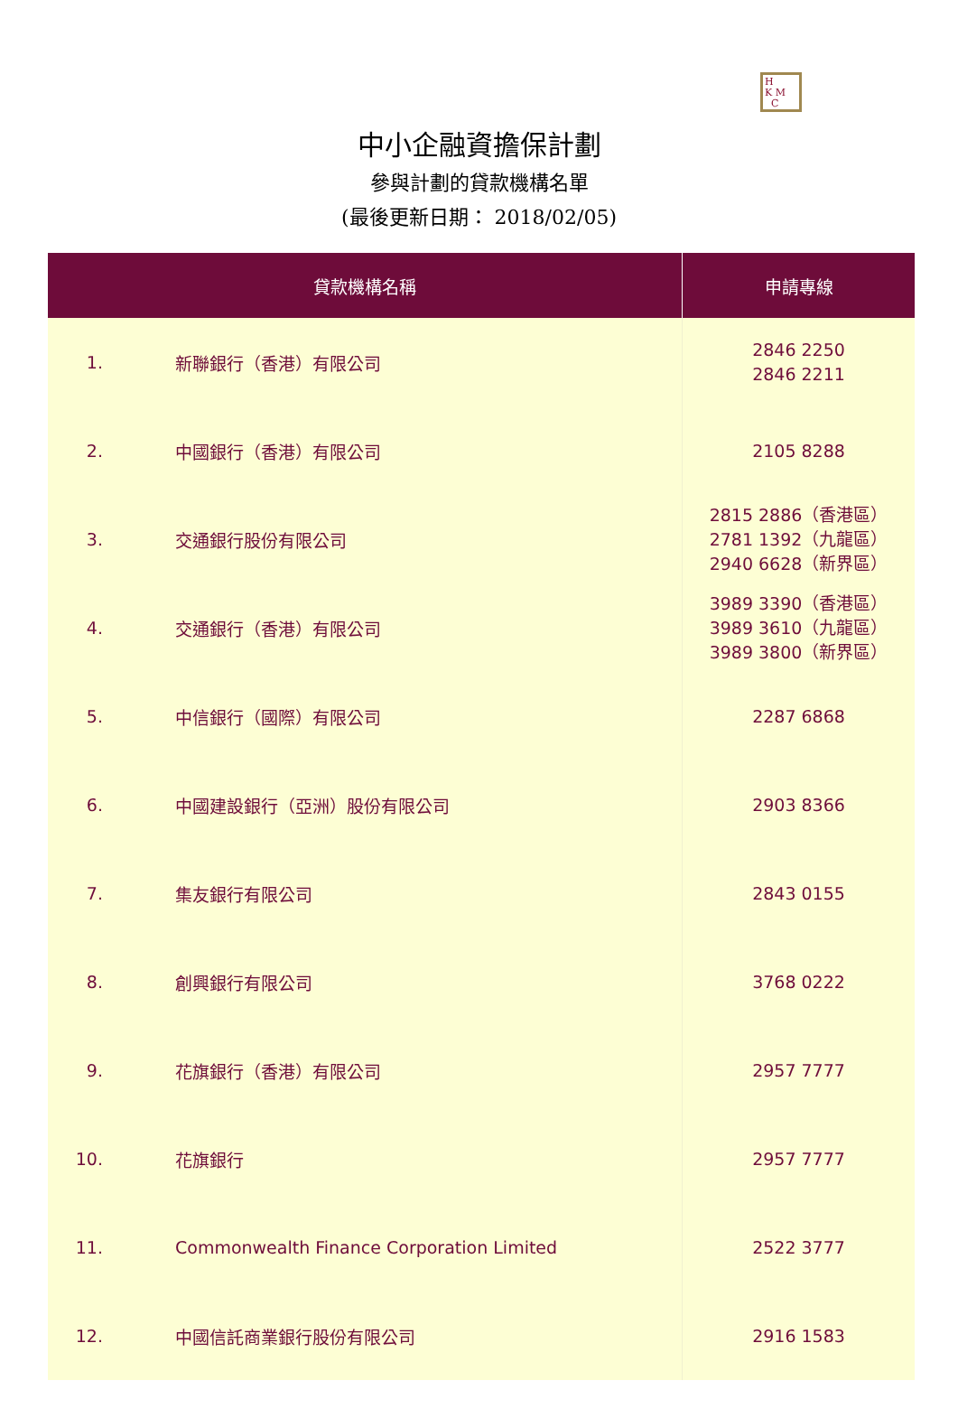H
K M
C
中小企融資擔保計劃
參與計劃的貸款機構名單
(最後更新日期： 2018/02/05)
| 貸款機構名稱 | | 申請專線 |
| --- | --- | --- |
| 1. | 新聯銀行（香港）有限公司 | 2846 2250 2846 2211 |
| 2. | 中國銀行（香港）有限公司 | 2105 8288 |
| 3. | 交通銀行股份有限公司 | 2815 2886（香港區） 2781 1392（九龍區） 2940 6628（新界區） |
| 4. | 交通銀行（香港）有限公司 | 3989 3390（香港區） 3989 3610（九龍區） 3989 3800（新界區） |
| 5. | 中信銀行（國際）有限公司 | 2287 6868 |
| 6. | 中國建設銀行（亞洲）股份有限公司 | 2903 8366 |
| 7. | 集友銀行有限公司 | 2843 0155 |
| 8. | 創興銀行有限公司 | 3768 0222 |
| 9. | 花旗銀行（香港）有限公司 | 2957 7777 |
| 10. | 花旗銀行 | 2957 7777 |
| 11. | Commonwealth Finance Corporation Limited | 2522 3777 |
| 12. | 中國信託商業銀行股份有限公司 | 2916 1583 |